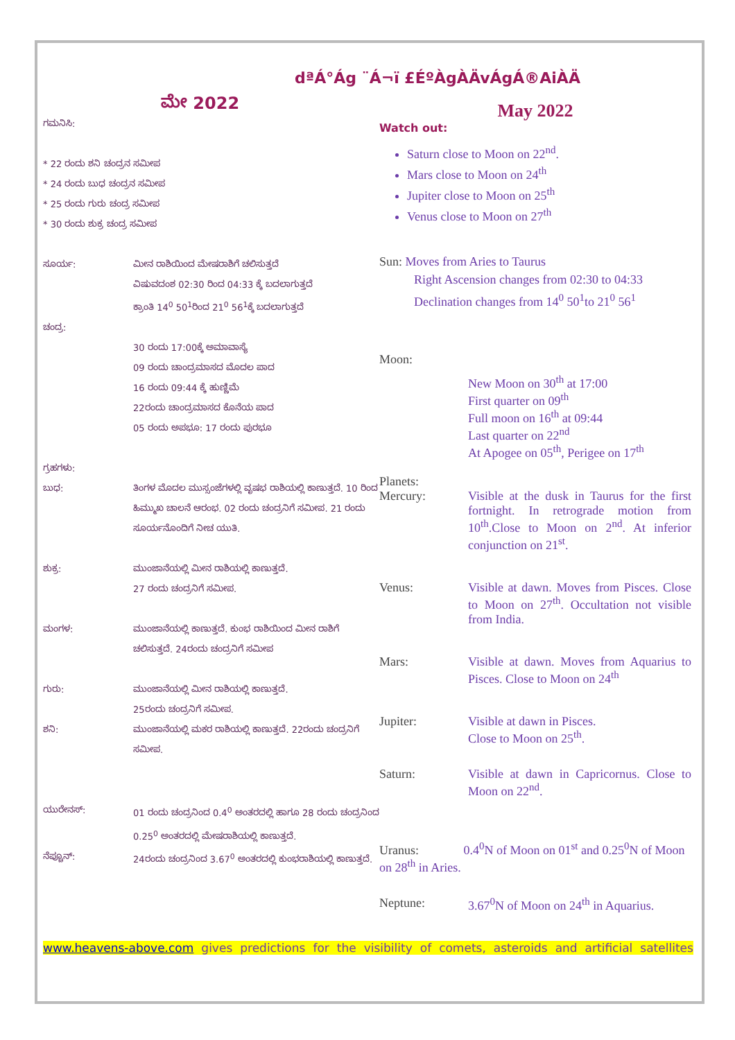dªÁ°Ág ¨Á¬ï £ÉºÀgÀÄvÁgÁ®AiÀÄ
ಮೇ 2022
ಗಮನಿಸಿ:
* 22 ರಂದು ಶನಿ ಚಂದ್ರನ ಸಮೀಪ
* 24 ರಂದು ಬುಧ ಚಂದ್ರನ ಸಮೀಪ
* 25 ರಂದು ಗುರು ಚಂದ್ರ ಸಮೀಪ
* 30 ರಂದು ಶುಕ್ರ ಚಂದ್ರ ಸಮೀಪ
ಸೂರ್ಯ: ಮೀನ ರಾಶಿಯಿಂದ ಮೇಷರಾಶಿಗೆ ಚಲಿಸುತ್ತದೆ
ವಿಷುವದಂಶ 02:30 ರಿಂದ 04:33 ಕ್ಕೆ ಬದಲಾಗುತ್ತದೆ
ಕ್ರಾಂತಿ 14<sup>0</sup> 50<sup>1</sup>ರಿಂದ 21<sup>0</sup> 56<sup>1</sup>ಕ್ಕೆ ಬದಲಾಗುತ್ತದೆ
ಚಂದ್ರ:
30 ರಂದು 17:00ಕ್ಕೆ ಅಮಾವಾಸ್ಯೆ
09 ರಂದು ಚಾಂದ್ರಮಾಸದ ಮೊದಲ ಪಾದ
16 ರಂದು 09:44 ಕ್ಕೆ ಹುಣ್ಣಿಮೆ
22ರಂದು ಚಾಂದ್ರಮಾಸದ ಕೊನೆಯ ಪಾದ
05 ರಂದು ಅಪಭೂ: 17 ರಂದು ಪುರಭೂ
ಗ್ರಹಗಳು:
ಬುಧ: ತಿಂಗಳ ಮೊದಲ ಮುಸ್ಸಂಜೆಗಳಲ್ಲಿ ವೃಷಭ ರಾಶಿಯಲ್ಲಿ ಕಾಣುತ್ತದೆ. 10 ರಿಂದ ಹಿಮ್ಮುಖ ಚಾಲನೆ ಆರಂಭ. 02 ರಂದು ಚಂದ್ರನಿಗೆ ಸಮೀಪ. 21 ರಂದು ಸೂರ್ಯನೊಂದಿಗೆ ನೀಚ ಯುತಿ.
ಶುಕ್ರ: ಮುಂಜಾನೆಯಲ್ಲಿ ಮೀನ ರಾಶಿಯಲ್ಲಿ ಕಾಣುತ್ತದೆ.
27 ರಂದು ಚಂದ್ರನಿಗೆ ಸಮೀಪ.
ಮಂಗಳ: ಮುಂಜಾನೆಯಲ್ಲಿ ಕಾಣುತ್ತದೆ. ಕುಂಭ ರಾಶಿಯಿಂದ ಮೀನ ರಾಶಿಗೆ ಚಲಿಸುತ್ತದೆ. 24ರಂದು ಚಂದ್ರನಿಗೆ ಸಮೀಪ
ಗುರು: ಮುಂಜಾನೆಯಲ್ಲಿ ಮೀನ ರಾಶಿಯಲ್ಲಿ ಕಾಣುತ್ತದೆ.
25ರಂದು ಚಂದ್ರನಿಗೆ ಸಮೀಪ.
ಶನಿ: ಮುಂಜಾನೆಯಲ್ಲಿ ಮಕರ ರಾಶಿಯಲ್ಲಿ ಕಾಣುತ್ತದೆ. 22ರಂದು ಚಂದ್ರನಿಗೆ ಸಮೀಪ.
ಯುರೇನಸ್: 01 ರಂದು ಚಂದ್ರನಿಂದ 0.4<sup>0</sup> ಅಂತರದಲ್ಲಿ ಹಾಗೂ 28 ರಂದು ಚಂದ್ರನಿಂದ 0.25<sup>0</sup> ಅಂತರದಲ್ಲಿ ಮೇಷರಾಶಿಯಲ್ಲಿ ಕಾಣುತ್ತದೆ.
ನೆಪ್ಚೂನ್: 24ರಂದು ಚಂದ್ರನಿಂದ 3.67<sup>0</sup> ಅಂತರದಲ್ಲಿ ಕುಂಭರಾಶಿಯಲ್ಲಿ ಕಾಣುತ್ತದೆ.
May 2022
Watch out:
Saturn close to Moon on 22<sup>nd</sup>.
Mars close to Moon on 24<sup>th</sup>
Jupiter close to Moon on 25<sup>th</sup>
Venus close to Moon on 27<sup>th</sup>
Sun: Moves from Aries to Taurus
Right Ascension changes from 02:30 to 04:33
Declination changes from 14<sup>0</sup> 50<sup>1</sup>to 21<sup>0</sup> 56<sup>1</sup>
Moon:
New Moon on 30<sup>th</sup> at 17:00
First quarter on 09<sup>th</sup>
Full moon on 16<sup>th</sup> at 09:44
Last quarter on 22<sup>nd</sup>
At Apogee on 05<sup>th</sup>, Perigee on 17<sup>th</sup>
Planets:
Mercury: Visible at the dusk in Taurus for the first fortnight. In retrograde motion from 10<sup>th</sup>.Close to Moon on 2<sup>nd</sup>. At inferior conjunction on 21<sup>st</sup>.
Venus: Visible at dawn. Moves from Pisces. Close to Moon on 27<sup>th</sup>. Occultation not visible from India.
Mars: Visible at dawn. Moves from Aquarius to Pisces. Close to Moon on 24<sup>th</sup>
Jupiter: Visible at dawn in Pisces.
Close to Moon on 25<sup>th</sup>.
Saturn: Visible at dawn in Capricornus. Close to Moon on 22<sup>nd</sup>.
Uranus: 0.4<sup>0</sup>N of Moon on 01<sup>st</sup> and 0.25<sup>0</sup>N of Moon on 28<sup>th</sup> in Aries.
Neptune: 3.67<sup>0</sup>N of Moon on 24<sup>th</sup> in Aquarius.
www.heavens-above.com gives predictions for the visibility of comets, asteroids and artificial satellites